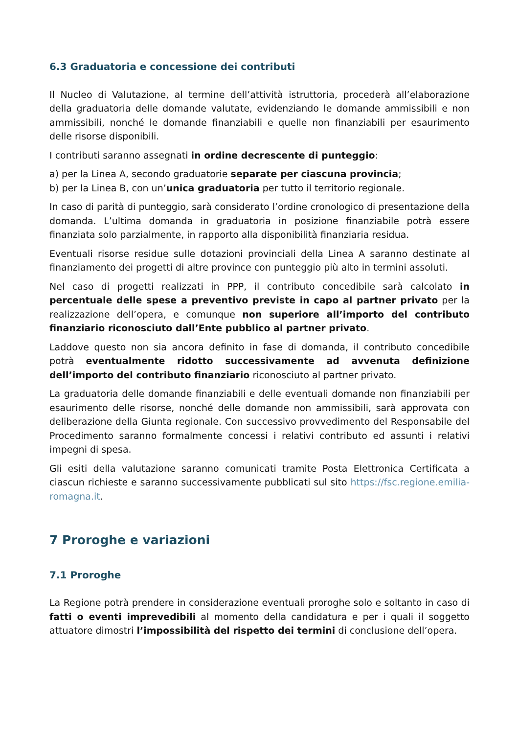6.3 Graduatoria e concessione dei contributi
Il Nucleo di Valutazione, al termine dell’attività istruttoria, procederà all’elaborazione della graduatoria delle domande valutate, evidenziando le domande ammissibili e non ammissibili, nonché le domande finanziabili e quelle non finanziabili per esaurimento delle risorse disponibili.
I contributi saranno assegnati in ordine decrescente di punteggio:
a) per la Linea A, secondo graduatorie separate per ciascuna provincia;
b) per la Linea B, con un’unica graduatoria per tutto il territorio regionale.
In caso di parità di punteggio, sarà considerato l’ordine cronologico di presentazione della domanda. L’ultima domanda in graduatoria in posizione finanziabile potrà essere finanziata solo parzialmente, in rapporto alla disponibilità finanziaria residua.
Eventuali risorse residue sulle dotazioni provinciali della Linea A saranno destinate al finanziamento dei progetti di altre province con punteggio più alto in termini assoluti.
Nel caso di progetti realizzati in PPP, il contributo concedibile sarà calcolato in percentuale delle spese a preventivo previste in capo al partner privato per la realizzazione dell’opera, e comunque non superiore all’importo del contributo finanziario riconosciuto dall’Ente pubblico al partner privato.
Laddove questo non sia ancora definito in fase di domanda, il contributo concedibile potrà eventualmente ridotto successivamente ad avvenuta definizione dell’importo del contributo finanziario riconosciuto al partner privato.
La graduatoria delle domande finanziabili e delle eventuali domande non finanziabili per esaurimento delle risorse, nonché delle domande non ammissibili, sarà approvata con deliberazione della Giunta regionale. Con successivo provvedimento del Responsabile del Procedimento saranno formalmente concessi i relativi contributo ed assunti i relativi impegni di spesa.
Gli esiti della valutazione saranno comunicati tramite Posta Elettronica Certificata a ciascun richieste e saranno successivamente pubblicati sul sito https://fsc.regione.emilia-romagna.it.
7 Proroghe e variazioni
7.1 Proroghe
La Regione potrà prendere in considerazione eventuali proroghe solo e soltanto in caso di fatti o eventi imprevedibili al momento della candidatura e per i quali il soggetto attuatore dimostri l’impossibilità del rispetto dei termini di conclusione dell’opera.